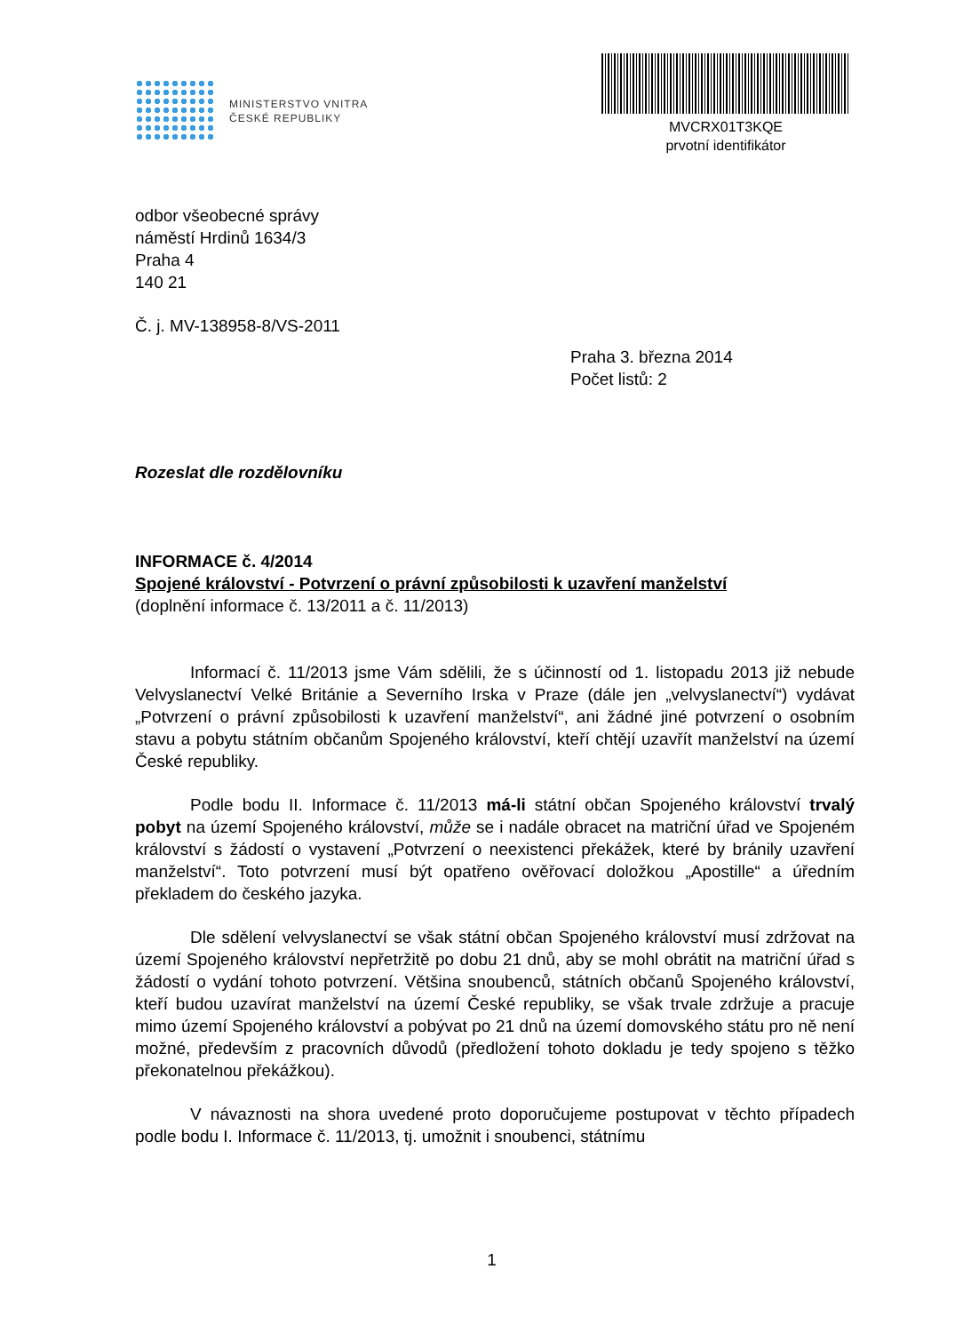MINISTERSTVO VNITRA
ČESKÉ REPUBLIKY
MVCRX01T3KQE
prvotní identifikátor
odbor všeobecné správy
náměstí Hrdinů 1634/3
Praha 4
140 21
Č. j. MV-138958-8/VS-2011
Praha 3. března 2014
Počet listů: 2
Rozeslat dle rozdělovníku
INFORMACE č. 4/2014
Spojené království - Potvrzení o právní způsobilosti k uzavření manželství
(doplnění informace č. 13/2011 a č. 11/2013)
Informací č. 11/2013 jsme Vám sdělili, že s účinností od 1. listopadu 2013 již nebude Velvyslanectví Velké Británie a Severního Irska v Praze (dále jen „velvyslanectví“) vydávat „Potvrzení o právní způsobilosti k uzavření manželství“, ani žádné jiné potvrzení o osobním stavu a pobytu státním občanům Spojeného království, kteří chtějí uzavřít manželství na území České republiky.
Podle bodu II. Informace č. 11/2013 má-li státní občan Spojeného království trvalý pobyt na území Spojeného království, může se i nadále obracet na matriční úřad ve Spojeném království s žádostí o vystavení „Potvrzení o neexistenci překážek, které by bránily uzavření manželství“. Toto potvrzení musí být opatřeno ověřovací doložkou „Apostille“ a úředním překladem do českého jazyka.
Dle sdělení velvyslanectví se však státní občan Spojeného království musí zdržovat na území Spojeného království nepřetržitě po dobu 21 dnů, aby se mohl obrátit na matriční úřad s žádostí o vydání tohoto potvrzení. Většina snoubenců, státních občanů Spojeného království, kteří budou uzavírat manželství na území České republiky, se však trvale zdržuje a pracuje mimo území Spojeného království a pobývat po 21 dnů na území domovského státu pro ně není možné, především z pracovních důvodů (předložení tohoto dokladu je tedy spojeno s těžko překonatelnou překážkou).
V návaznosti na shora uvedené proto doporučujeme postupovat v těchto případech podle bodu I. Informace č. 11/2013, tj. umožnit i snoubenci, státnímu
1